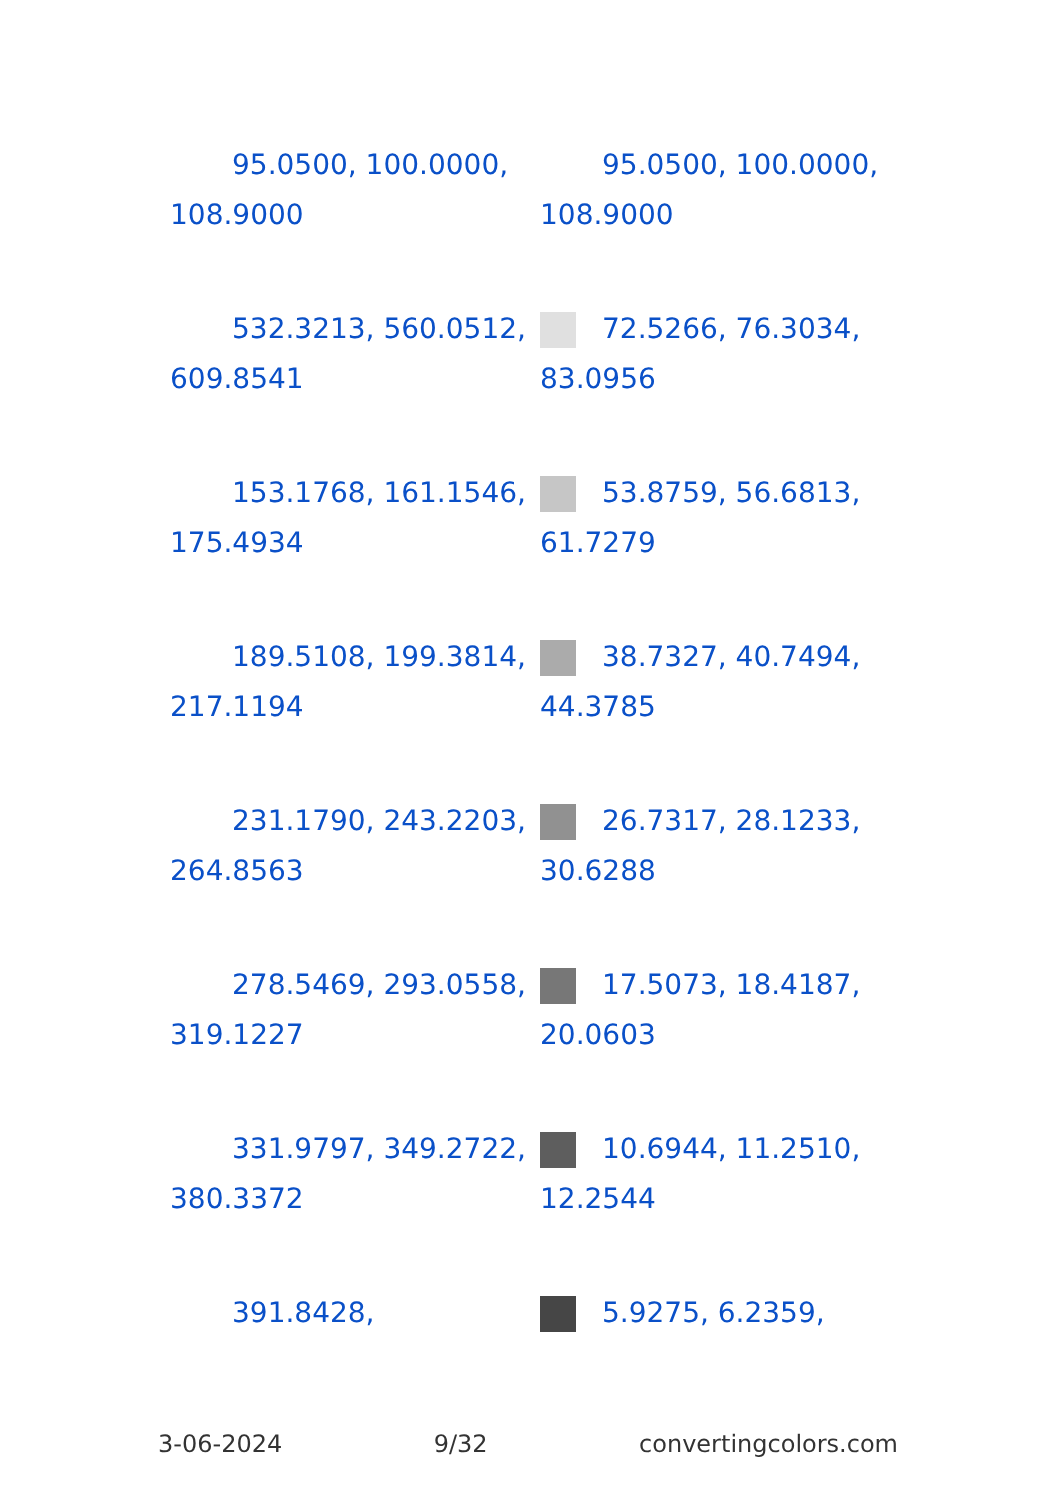| 95.0500, 100.0000, 108.9000 | 95.0500, 100.0000, 108.9000 |
| 532.3213, 560.0512, 609.8541 | 72.5266, 76.3034, 83.0956 |
| 153.1768, 161.1546, 175.4934 | 53.8759, 56.6813, 61.7279 |
| 189.5108, 199.3814, 217.1194 | 38.7327, 40.7494, 44.3785 |
| 231.1790, 243.2203, 264.8563 | 26.7317, 28.1233, 30.6288 |
| 278.5469, 293.0558, 319.1227 | 17.5073, 18.4187, 20.0603 |
| 331.9797, 349.2722, 380.3372 | 10.6944, 11.2510, 12.2544 |
| 391.8428, | 5.9275, 6.2359, |
3-06-2024 9/32 convertingcolors.com